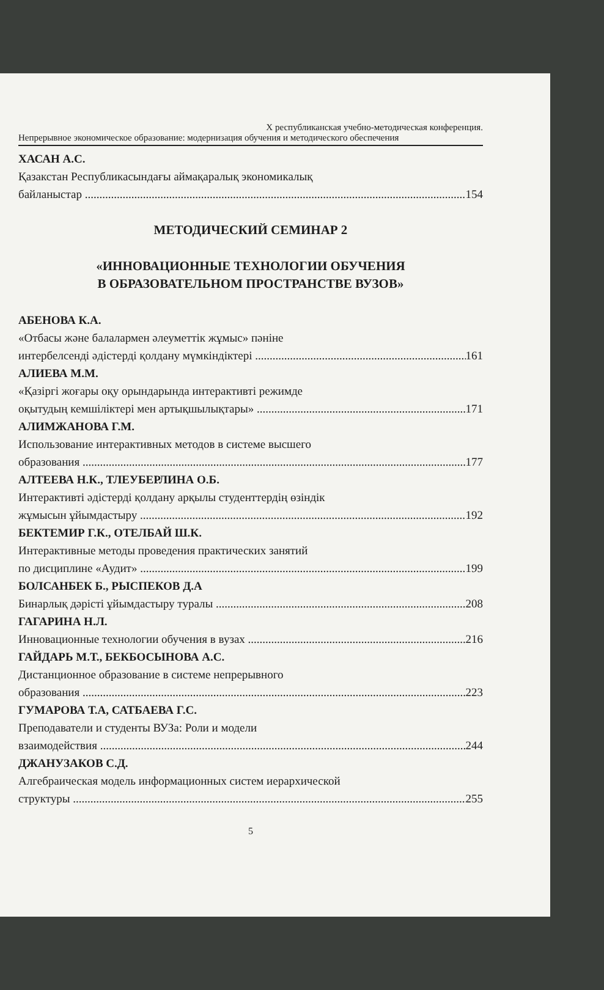X республиканская учебно-методическая конференция.
Непрерывное экономическое образование: модернизация обучения и методического обеспечения
ХАСАН А.С.
Қазакстан Республикасындағы аймақаралық экономикалық
байланыстар 154
МЕТОДИЧЕСКИЙ СЕМИНАР 2
«ИННОВАЦИОННЫЕ ТЕХНОЛОГИИ ОБУЧЕНИЯ
В ОБРАЗОВАТЕЛЬНОМ ПРОСТРАНСТВЕ ВУЗОВ»
АБЕНОВА К.А.
«Отбасы және балалармен әлеуметтік жұмыс» пәніне
интербелсенді әдістерді қолдану мүмкіндіктері 161
АЛИЕВА М.М.
«Қазіргі жоғары оқу орындарында интерактивті режимде
оқытудың кемшіліктері мен артықшылықтары» 171
АЛИМЖАНОВА Г.М.
Использование интерактивных методов в системе высшего
образования 177
АЛТЕЕВА Н.К., ТЛЕУБЕРЛИНА О.Б.
Интерактивті әдістерді қолдану арқылы студенттердің өзіндік
жұмысын ұйымдастыру 192
БЕКТЕМИР Г.К., ОТЕЛБАЙ Ш.К.
Интерактивные методы проведения практических занятий
по дисциплине «Аудит» 199
БОЛСАНБЕК Б., РЫСПЕКОВ Д.А
Бинарлық дәрісті ұйымдастыру туралы 208
ГАГАРИНА Н.Л.
Инновационные технологии обучения в вузах 216
ГАЙДАРЬ М.Т., БЕКБОСЫНОВА А.С.
Дистанционное образование в системе непрерывного
образования 223
ГУМАРОВА Т.А, САТБАЕВА Г.С.
Преподаватели и студенты ВУЗа: Роли и модели
взаимодействия 244
ДЖАНУЗАКОВ С.Д.
Алгебраическая модель информационных систем иерархической
структуры 255
5